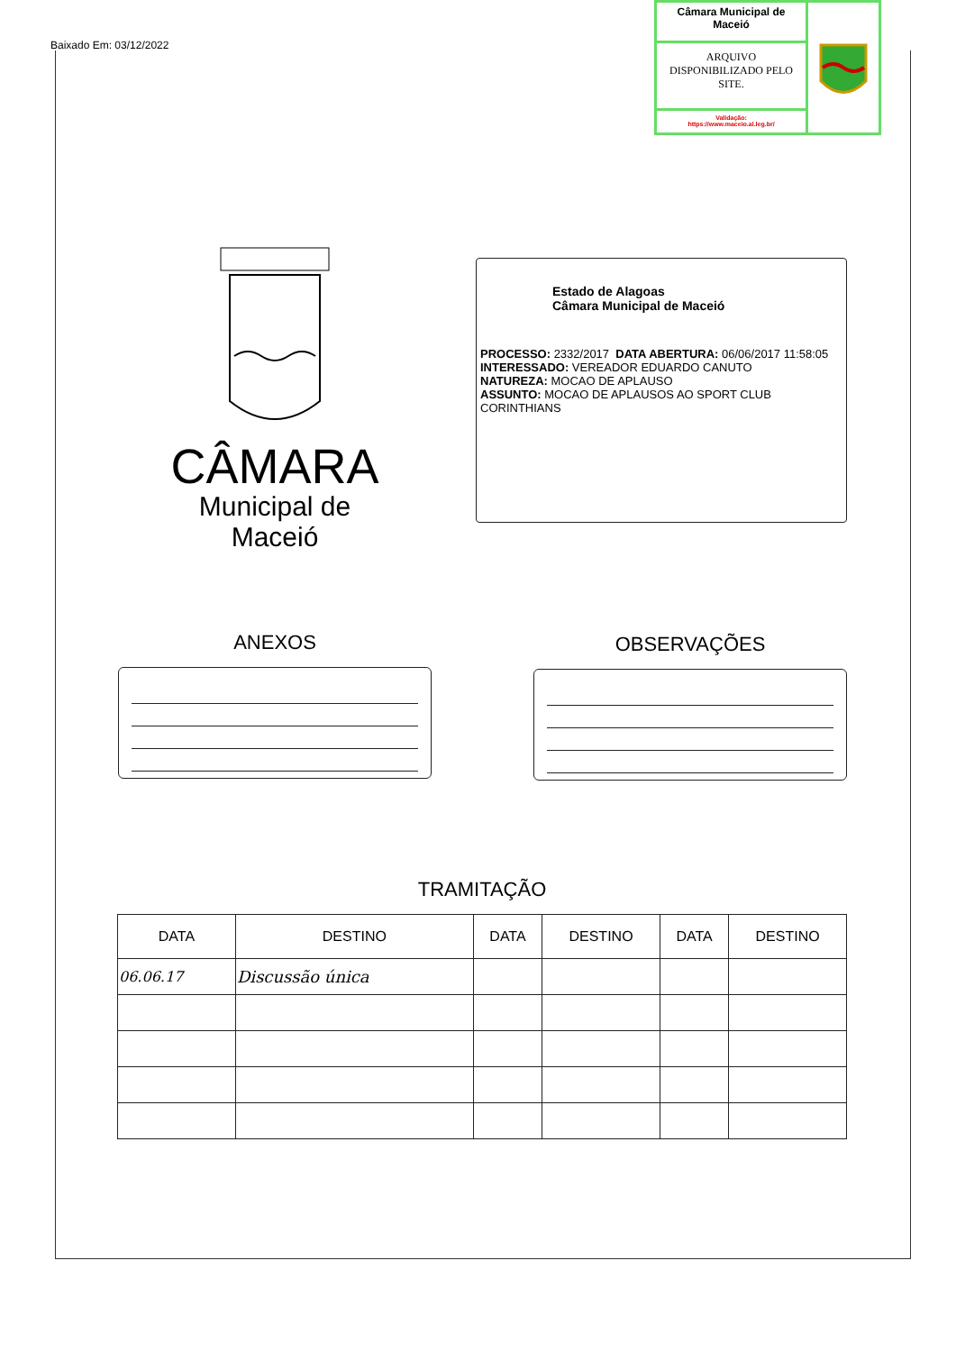Baixado Em: 03/12/2022
Câmara Municipal de Maceió
ARQUIVO DISPONIBILIZADO PELO SITE.
Validação:
https://www.maceio.al.leg.br/
CÂMARA
Municipal de Maceió
Estado de Alagoas
Câmara Municipal de Maceió
PROCESSO: 2332/2017 DATA ABERTURA: 06/06/2017 11:58:05
INTERESSADO: VEREADOR EDUARDO CANUTO
NATUREZA: MOCAO DE APLAUSO
ASSUNTO: MOCAO DE APLAUSOS AO SPORT CLUB CORINTHIANS
ANEXOS OBSERVAÇÕES
TRAMITAÇÃO
| DATA | DESTINO | DATA | DESTINO | DATA | DESTINO |
| --- | --- | --- | --- | --- | --- |
| 06.06.17 | Discussão única | | | | |